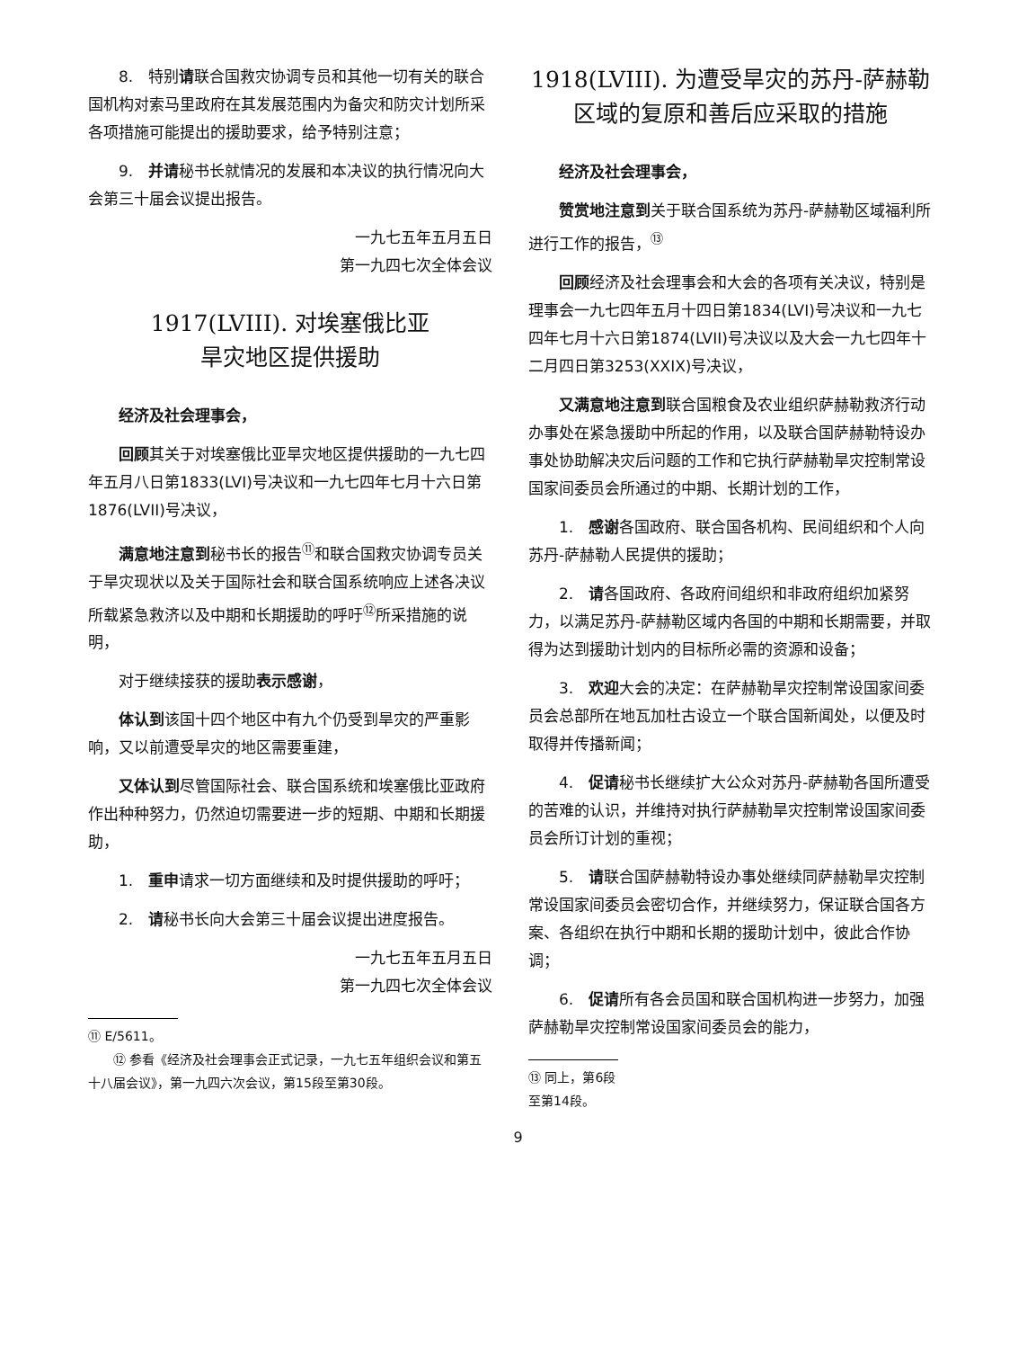8.　特别请联合国救灾协调专员和其他一切有关的联合国机构对索马里政府在其发展范围内为备灾和防灾计划所采各项措施可能提出的援助要求，给予特别注意；
9.　并请秘书长就情况的发展和本决议的执行情况向大会第三十届会议提出报告。
一九七五年五月五日
第一九四七次全体会议
1917(LVIII). 对埃塞俄比亚
旱灾地区提供援助
经济及社会理事会，
回顾其关于对埃塞俄比亚旱灾地区提供援助的一九七四年五月八日第1833(LVI)号决议和一九七四年七月十六日第1876(LVII)号决议，
满意地注意到秘书长的报告<sup>⑪</sup>和联合国救灾协调专员关于旱灾现状以及关于国际社会和联合国系统响应上述各决议所载紧急救济以及中期和长期援助的呼吁<sup>⑫</sup>所采措施的说明，
对于继续接获的援助表示感谢，
体认到该国十四个地区中有九个仍受到旱灾的严重影响，又以前遭受旱灾的地区需要重建，
又体认到尽管国际社会、联合国系统和埃塞俄比亚政府作出种种努力，仍然迫切需要进一步的短期、中期和长期援助，
1.　重申请求一切方面继续和及时提供援助的呼吁；
2.　请秘书长向大会第三十届会议提出进度报告。
一九七五年五月五日
第一九四七次全体会议
⑪ E/5611。
⑫ 参看《经济及社会理事会正式记录，一九七五年组织会议和第五十八届会议》，第一九四六次会议，第15段至第30段。
1918(LVIII). 为遭受旱灾的苏丹-萨赫勒区域的复原和善后应采取的措施
经济及社会理事会，
赞赏地注意到关于联合国系统为苏丹-萨赫勒区域福利所进行工作的报告，<sup>⑬</sup>
回顾经济及社会理事会和大会的各项有关决议，特别是理事会一九七四年五月十四日第1834(LVI)号决议和一九七四年七月十六日第1874(LVII)号决议以及大会一九七四年十二月四日第3253(XXIX)号决议，
又满意地注意到联合国粮食及农业组织萨赫勒救济行动办事处在紧急援助中所起的作用，以及联合国萨赫勒特设办事处协助解决灾后问题的工作和它执行萨赫勒旱灾控制常设国家间委员会所通过的中期、长期计划的工作，
1.　感谢各国政府、联合国各机构、民间组织和个人向苏丹-萨赫勒人民提供的援助；
2.　请各国政府、各政府间组织和非政府组织加紧努力，以满足苏丹-萨赫勒区域内各国的中期和长期需要，并取得为达到援助计划内的目标所必需的资源和设备；
3.　欢迎大会的决定：在萨赫勒旱灾控制常设国家间委员会总部所在地瓦加杜古设立一个联合国新闻处，以便及时取得并传播新闻；
4.　促请秘书长继续扩大公众对苏丹-萨赫勒各国所遭受的苦难的认识，并维持对执行萨赫勒旱灾控制常设国家间委员会所订计划的重视；
5.　请联合国萨赫勒特设办事处继续同萨赫勒旱灾控制常设国家间委员会密切合作，并继续努力，保证联合国各方案、各组织在执行中期和长期的援助计划中，彼此合作协调；
6.　促请所有各会员国和联合国机构进一步努力，加强萨赫勒旱灾控制常设国家间委员会的能力，
⑬ 同上，第6段至第14段。
9